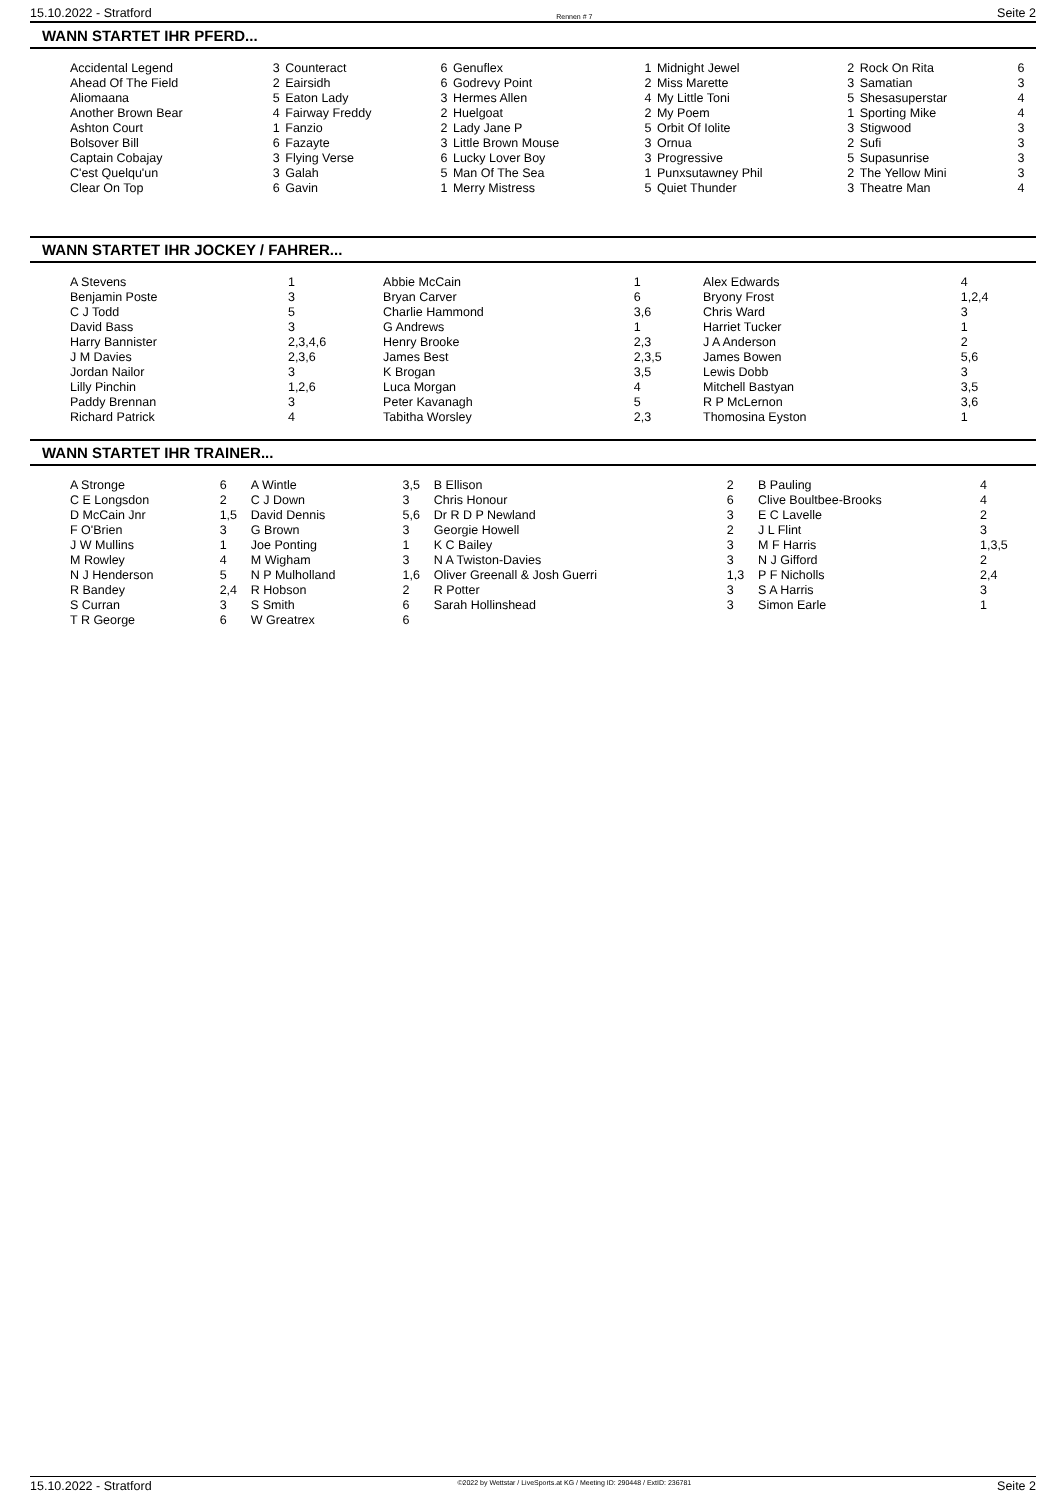15.10.2022 - Stratford Rennen # 7 Seite 2
WANN STARTET IHR PFERD...
| Accidental Legend | 3 | Counteract | 6 | Genuflex | 1 | Midnight Jewel | 2 | Rock On Rita | 6 |
| Ahead Of The Field | 2 | Eairsidh | 6 | Godrevy Point | 2 | Miss Marette | 3 | Samatian | 3 |
| Aliomaana | 5 | Eaton Lady | 3 | Hermes Allen | 4 | My Little Toni | 5 | Shesasuperstar | 4 |
| Another Brown Bear | 4 | Fairway Freddy | 2 | Huelgoat | 2 | My Poem | 1 | Sporting Mike | 4 |
| Ashton Court | 1 | Fanzio | 2 | Lady Jane P | 5 | Orbit Of Iolite | 3 | Stigwood | 3 |
| Bolsover Bill | 6 | Fazayte | 3 | Little Brown Mouse | 3 | Ornua | 2 | Sufi | 3 |
| Captain Cobajay | 3 | Flying Verse | 6 | Lucky Lover Boy | 3 | Progressive | 5 | Supasunrise | 3 |
| C'est Quelqu'un | 3 | Galah | 5 | Man Of The Sea | 1 | Punxsutawney Phil | 2 | The Yellow Mini | 3 |
| Clear On Top | 6 | Gavin | 1 | Merry Mistress | 5 | Quiet Thunder | 3 | Theatre Man | 4 |
WANN STARTET IHR JOCKEY / FAHRER...
| A Stevens | 1 | Abbie McCain | 1 | Alex Edwards | 4 |
| Benjamin Poste | 3 | Bryan Carver | 6 | Bryony Frost | 1,2,4 |
| C J Todd | 5 | Charlie Hammond | 3,6 | Chris Ward | 3 |
| David Bass | 3 | G Andrews | 1 | Harriet Tucker | 1 |
| Harry Bannister | 2,3,4,6 | Henry Brooke | 2,3 | J A Anderson | 2 |
| J M Davies | 2,3,6 | James Best | 2,3,5 | James Bowen | 5,6 |
| Jordan Nailor | 3 | K Brogan | 3,5 | Lewis Dobb | 3 |
| Lilly Pinchin | 1,2,6 | Luca Morgan | 4 | Mitchell Bastyan | 3,5 |
| Paddy Brennan | 3 | Peter Kavanagh | 5 | R P McLernon | 3,6 |
| Richard Patrick | 4 | Tabitha Worsley | 2,3 | Thomosina Eyston | 1 |
WANN STARTET IHR TRAINER...
| A Stronge | 6 | A Wintle | 3,5 | B Ellison | 2 | B Pauling | 4 |
| C E Longsdon | 2 | C J Down | 3 | Chris Honour | 6 | Clive Boultbee-Brooks | 4 |
| D McCain Jnr | 1,5 | David Dennis | 5,6 | Dr R D P Newland | 3 | E C Lavelle | 2 |
| F O'Brien | 3 | G Brown | 3 | Georgie Howell | 2 | J L Flint | 3 |
| J W Mullins | 1 | Joe Ponting | 1 | K C Bailey | 3 | M F Harris | 1,3,5 |
| M Rowley | 4 | M Wigham | 3 | N A Twiston-Davies | 3 | N J Gifford | 2 |
| N J Henderson | 5 | N P Mulholland | 1,6 | Oliver Greenall & Josh Guerri | 1,3 | P F Nicholls | 2,4 |
| R Bandey | 2,4 | R Hobson | 2 | R Potter | 3 | S A Harris | 3 |
| S Curran | 3 | S Smith | 6 | Sarah Hollinshead | 3 | Simon Earle | 1 |
| T R George | 6 | W Greatrex | 6 | | | | |
15.10.2022 - Stratford ©2022 by Wettstar / LiveSports.at KG / Meeting ID: 290448 / ExtID: 236781 Seite 2